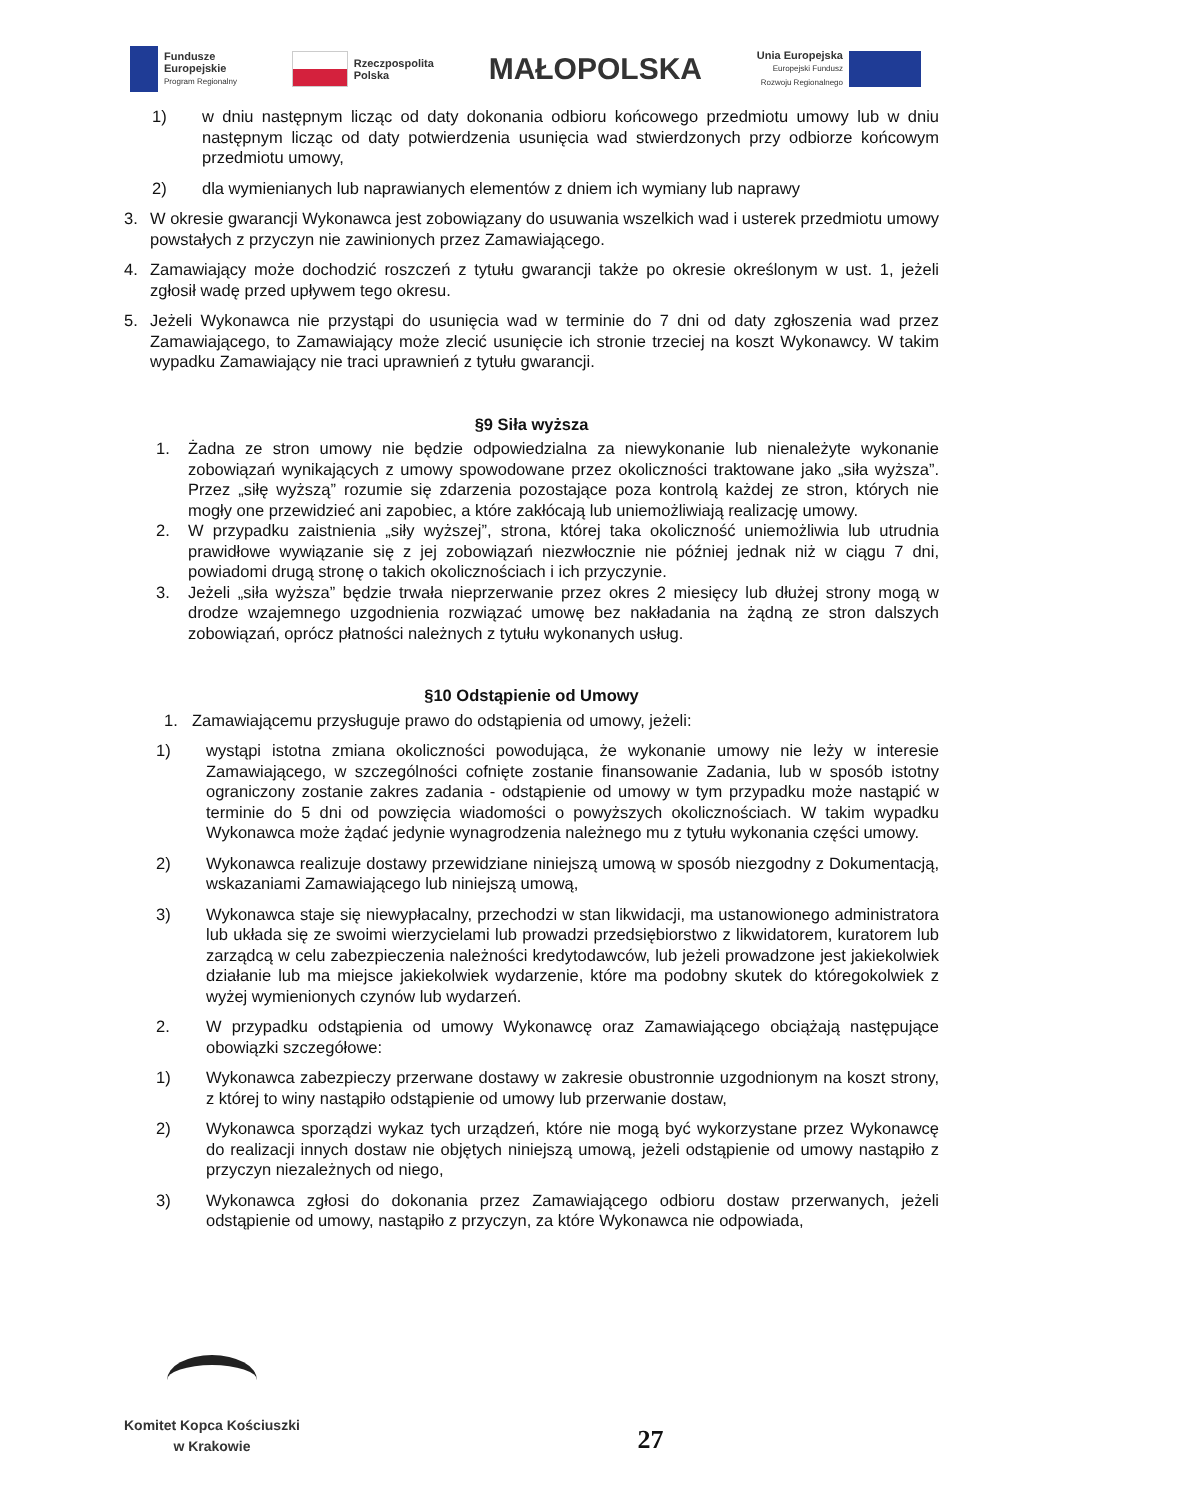Fundusze
Europejskie
Program Regionalny
Rzeczpospolita
Polska
MAŁOPOLSKA
Unia Europejska
Europejski Fundusz
Rozwoju Regionalnego
1) w dniu następnym licząc od daty dokonania odbioru końcowego przedmiotu umowy lub w dniu następnym licząc od daty potwierdzenia usunięcia wad stwierdzonych przy odbiorze końcowym przedmiotu umowy,
2) dla wymienianych lub naprawianych elementów z dniem ich wymiany lub naprawy
3. W okresie gwarancji Wykonawca jest zobowiązany do usuwania wszelkich wad i usterek przedmiotu umowy powstałych z przyczyn nie zawinionych przez Zamawiającego.
4. Zamawiający może dochodzić roszczeń z tytułu gwarancji także po okresie określonym w ust. 1, jeżeli zgłosił wadę przed upływem tego okresu.
5. Jeżeli Wykonawca nie przystąpi do usunięcia wad w terminie do 7 dni od daty zgłoszenia wad przez Zamawiającego, to Zamawiający może zlecić usunięcie ich stronie trzeciej na koszt Wykonawcy. W takim wypadku Zamawiający nie traci uprawnień z tytułu gwarancji.
§9 Siła wyższa
1. Żadna ze stron umowy nie będzie odpowiedzialna za niewykonanie lub nienależyte wykonanie zobowiązań wynikających z umowy spowodowane przez okoliczności traktowane jako „siła wyższa”. Przez „siłę wyższą” rozumie się zdarzenia pozostające poza kontrolą każdej ze stron, których nie mogły one przewidzieć ani zapobiec, a które zakłócają lub uniemożliwiają realizację umowy.
2. W przypadku zaistnienia „siły wyższej”, strona, której taka okoliczność uniemożliwia lub utrudnia prawidłowe wywiązanie się z jej zobowiązań niezwłocznie nie później jednak niż w ciągu 7 dni, powiadomi drugą stronę o takich okolicznościach i ich przyczynie.
3. Jeżeli „siła wyższa” będzie trwała nieprzerwanie przez okres 2 miesięcy lub dłużej strony mogą w drodze wzajemnego uzgodnienia rozwiązać umowę bez nakładania na żądną ze stron dalszych zobowiązań, oprócz płatności należnych z tytułu wykonanych usług.
§10 Odstąpienie od Umowy
1. Zamawiającemu przysługuje prawo do odstąpienia od umowy, jeżeli:
1) wystąpi istotna zmiana okoliczności powodująca, że wykonanie umowy nie leży w interesie Zamawiającego, w szczególności cofnięte zostanie finansowanie Zadania, lub w sposób istotny ograniczony zostanie zakres zadania - odstąpienie od umowy w tym przypadku może nastąpić w terminie do 5 dni od powzięcia wiadomości o powyższych okolicznościach. W takim wypadku Wykonawca może żądać jedynie wynagrodzenia należnego mu z tytułu wykonania części umowy.
2) Wykonawca realizuje dostawy przewidziane niniejszą umową w sposób niezgodny z Dokumentacją, wskazaniami Zamawiającego lub niniejszą umową,
3) Wykonawca staje się niewypłacalny, przechodzi w stan likwidacji, ma ustanowionego administratora lub układa się ze swoimi wierzycielami lub prowadzi przedsiębiorstwo z likwidatorem, kuratorem lub zarządcą w celu zabezpieczenia należności kredytodawców, lub jeżeli prowadzone jest jakiekolwiek działanie lub ma miejsce jakiekolwiek wydarzenie, które ma podobny skutek do któregokolwiek z wyżej wymienionych czynów lub wydarzeń.
2. W przypadku odstąpienia od umowy Wykonawcę oraz Zamawiającego obciążają następujące obowiązki szczegółowe:
1) Wykonawca zabezpieczy przerwane dostawy w zakresie obustronnie uzgodnionym na koszt strony, z której to winy nastąpiło odstąpienie od umowy lub przerwanie dostaw,
2) Wykonawca sporządzi wykaz tych urządzeń, które nie mogą być wykorzystane przez Wykonawcę do realizacji innych dostaw nie objętych niniejszą umową, jeżeli odstąpienie od umowy nastąpiło z przyczyn niezależnych od niego,
3) Wykonawca zgłosi do dokonania przez Zamawiającego odbioru dostaw przerwanych, jeżeli odstąpienie od umowy, nastąpiło z przyczyn, za które Wykonawca nie odpowiada,
Komitet Kopca Kościuszki
w Krakowie
27